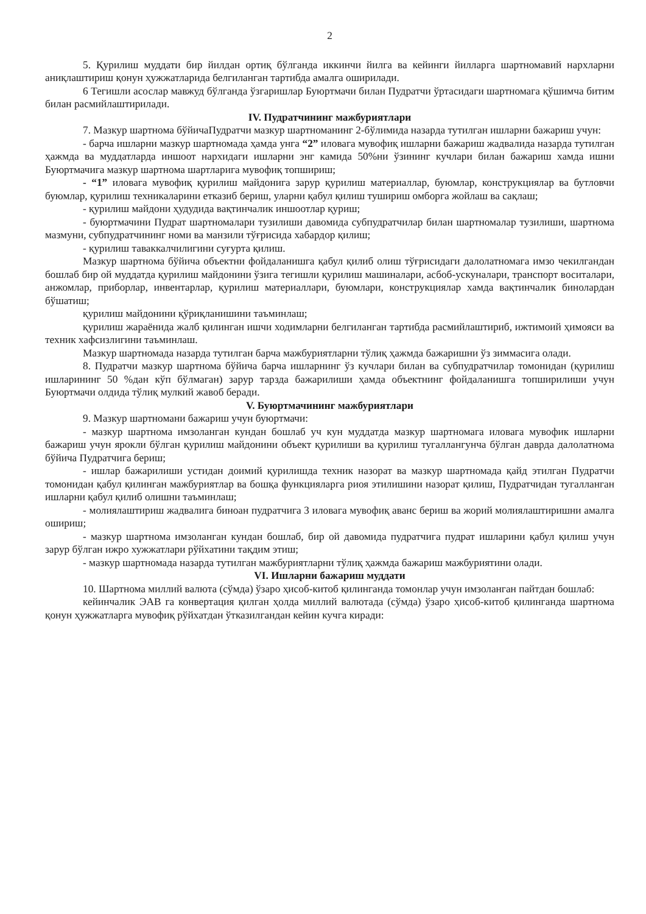2
5. Қурилиш муддати бир йилдан ортиқ бўлганда иккинчи йилга ва кейинги йилларга шартномавий нархларни аниқлаштириш қонун ҳужжатларида белгиланган тартибда амалга оширилади.
6 Тегишли асослар мавжуд бўлганда ўзгаришлар Буюртмачи билан Пудратчи ўртасидаги шартномага қўшимча битим билан расмийлаштирилади.
IV. Пудратчининг мажбуриятлари
7. Мазкур шартнома бўйичаПудратчи мазкур шартноманинг 2-бўлимида назарда тутилган ишларни бажариш учун:
- барча ишларни мазкур шартномада ҳамда унга “2” иловага мувофиқ ишларни бажариш жадвалида назарда тутилган ҳажмда ва муддатларда иншоот нархидаги ишларни энг камида 50%ни ўзининг кучлари билан бажариш хамда ишни Буюртмачига мазкур шартнома шартларига мувофиқ топшириш;
- “1” иловага мувофиқ қурилиш майдонига зарур қурилиш материаллар, буюмлар, конструкциялар ва бутловчи буюмлар, қурилиш техникаларини етказиб бериш, уларни қабул қилиш тушириш омборга жойлаш ва сақлаш;
- қурилиш майдони ҳудудида вақтинчалик иншоотлар қуриш;
- буюртмачини Пудрат шартномалари тузилиши давомида субпудратчилар билан шартномалар тузилиши, шартнома мазмуни, субпудратчининг номи ва манзили тўғрисида хабардор қилиш;
- қурилиш таваккалчилигини суғурта қилиш.
Мазкур шартнома бўйича объектни фойдаланишга қабул қилиб олиш тўғрисидаги далолатномага имзо чекилгандан бошлаб бир ой муддатда қурилиш майдонини ўзига тегишли қурилиш машиналари, асбоб-ускуналари, транспорт воситалари, анжомлар, приборлар, инвентарлар, қурилиш материаллари, буюмлари, конструкциялар хамда вақтинчалик бинолардан бўшатиш;
қурилиш майдонини қўриқланишини таъминлаш;
қурилиш жараёнида жалб қилинган ишчи ходимларни белгиланган тартибда расмийлаштириб, ижтимоий ҳимояси ва техник хафсизлигини таъминлаш.
Мазкур шартномада назарда тутилган барча мажбуриятларни тўлиқ ҳажмда бажаришни ўз зиммасига олади.
8. Пудратчи мазкур шартнома бўйича барча ишларнинг ўз кучлари билан ва субпудратчилар томонидан (қурилиш ишларининг 50 %дан кўп бўлмаган) зарур тарзда бажарилиши ҳамда объектнинг фойдаланишга топширилиши учун Буюртмачи олдида тўлиқ мулкий жавоб беради.
V. Буюртмачининг мажбуриятлари
9. Мазкур шартномани бажариш учун буюртмачи:
- мазкур шартнома имзоланган кундан бошлаб уч кун муддатда мазкур шартномага иловага мувофик ишларни бажариш учун ярокли бўлган қурилиш майдонини объект қурилиши ва қурилиш тугаллангунча бўлган даврда далолатнома бўйича Пудратчига бериш;
- ишлар бажарилиши устидан доимий қурилишда техник назорат ва мазкур шартномада қайд этилган Пудратчи томонидан қабул қилинган мажбуриятлар ва бошқа функцияларга риоя этилишини назорат қилиш, Пудратчидан тугалланган ишларни қабул қилиб олишни таъминлаш;
- молиялаштириш жадвалига биноан пудратчига 3 иловага мувофиқ аванс бериш ва жорий молиялаштиришни амалга ошириш;
- мазкур шартнома имзоланган кундан бошлаб, бир ой давомида пудратчига пудрат ишларини қабул қилиш учун зарур бўлган ижро хужжатлари рўйхатини тақдим этиш;
- мазкур шартномада назарда тутилган мажбуриятларни тўлиқ ҳажмда бажариш мажбуриятини олади.
VI. Ишларни бажариш муддати
10. Шартнома миллий валюта (сўмда) ўзаро ҳисоб-китоб қилинганда томонлар учун имзоланган пайтдан бошлаб:
кейинчалик ЭАВ га конвертация қилган ҳолда миллий валютада (сўмда) ўзаро ҳисоб-китоб қилинганда шартнома қонун ҳужжатларга мувофиқ рўйхатдан ўтказилгандан кейин кучга киради: